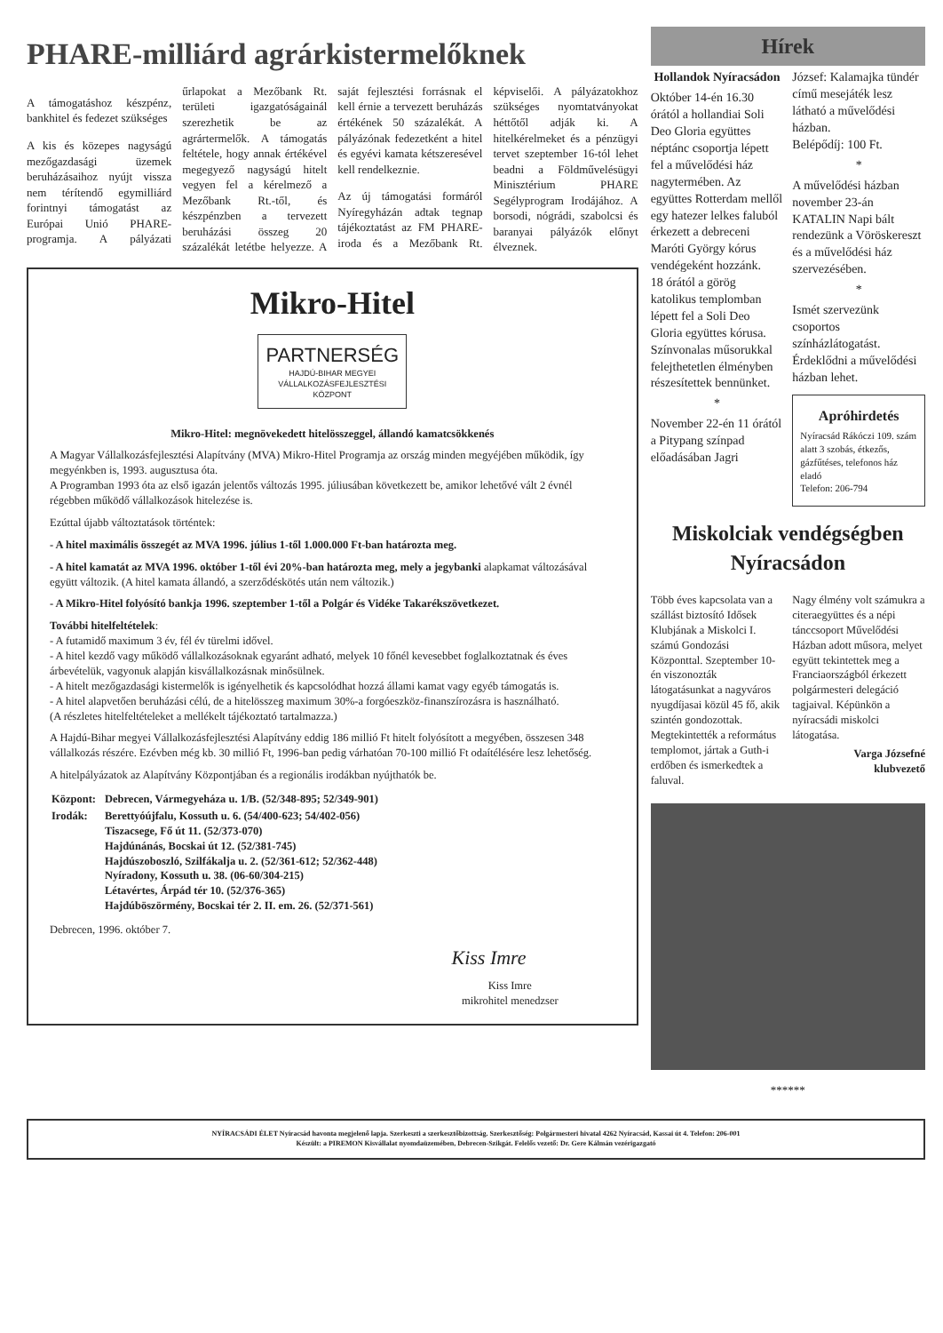PHARE-milliárd agrárkistermelőknek
A támogatáshoz készpénz, bankhitel és fedezet szükséges
A kis és közepes nagyságú mezőgazdasági üzemek beruházásaihoz nyújt vissza nem térítendő egymilliárd forintnyi támogatást az Európai Unió PHARE-programja. A pályázati űrlapokat a Mezőbank Rt. területi igazgatóságainál szerezhetik be az agrártermelők. A támogatás feltétele, hogy annak értékével megegyező nagyságú hitelt vegyen fel a kérelmező a Mezőbank Rt.-től, és készpénzben a tervezett beruházási összeg 20 százalékát letétbe helyezze. A saját fejlesztési forrásnak el kell érnie a tervezett beruházás értékének 50 százalékát. A pályázónak fedezetként a hitel és egyévi kamata kétszeresével kell rendelkeznie.
Az új támogatási formáról Nyíregyházán adtak tegnap tájékoztatást az FM PHARE-iroda és a Mezőbank Rt. képviselői. A pályázatokhoz szükséges nyomtatványokat héttőtől adják ki. A hitelkérelmeket és a pénzügyi tervet szeptember 16-tól lehet beadni a Földművelésügyi Minisztérium PHARE Segélyprogram Irodájához. A borsodi, nógrádi, szabolcsi és baranyai pályázók előnyt élveznek.
Mikro-Hitel
PARTNERSÉG
HAJDÚ-BIHAR MEGYEI VÁLLALKOZÁSFEJLESZTÉSI KÖZPONT
Mikro-Hitel: megnövekedett hitelösszeggel, állandó kamatcsökkenés
A Magyar Vállalkozásfejlesztési Alapítvány (MVA) Mikro-Hitel Programja az ország minden megyéjében működik, így megyénkben is, 1993. augusztusa óta.
A Programban 1993 óta az első igazán jelentős változás 1995. júliusában következett be, amikor lehetővé vált 2 évnél régebben működő vállalkozások hitelezése is.
Ezúttal újabb változtatások történtek:
- A hitel maximális összegét az MVA 1996. július 1-től 1.000.000 Ft-ban határozta meg.
- A hitel kamatát az MVA 1996. október 1-től évi 20%-ban határozta meg, mely a jegybanki alapkamat változásával együtt változik. (A hitel kamata állandó, a szerződéskötés után nem változik.)
- A Mikro-Hitel folyósító bankja 1996. szeptember 1-től a Polgár és Vidéke Takarékszövetkezet.
További hitelfeltételek:
- A futamidő maximum 3 év, fél év türelmi idővel.
- A hitel kezdő vagy működő vállalkozásoknak egyaránt adható, melyek 10 főnél kevesebbet foglalkoztatnak és éves árbevételük, vagyonuk alapján kisvállalkozásnak minősülnek.
- A hitelt mezőgazdasági kistermelők is igényelhetik és kapcsolódhat hozzá állami kamat vagy egyéb támogatás is.
- A hitel alapvetően beruházási célú, de a hitelösszeg maximum 30%-a forgóeszköz-finanszírozásra is használható.
(A részletes hitelfeltételeket a mellékelt tájékoztató tartalmazza.)
A Hajdú-Bihar megyei Vállalkozásfejlesztési Alapítvány eddig 186 millió Ft hitelt folyósított a megyében, összesen 348 vállalkozás részére. Ezévben még kb. 30 millió Ft, 1996-ban pedig várhatóan 70-100 millió Ft odaítélésére lesz lehetőség.
A hitelpályázatok az Alapítvány Központjában és a regionális irodákban nyújthatók be.
| Központ: | Debrecen, Vármegyeháza u. 1/B. (52/348-895; 52/349-901) |
| Irodák: | Berettyóújfalu, Kossuth u. 6. (54/400-623; 54/402-056) Tiszacsege, Fő út 11. (52/373-070) Hajdúnánás, Bocskai út 12. (52/381-745) Hajdúszoboszló, Szilfákalja u. 2. (52/361-612; 52/362-448) Nyíradony, Kossuth u. 38. (06-60/304-215) Létavértes, Árpád tér 10. (52/376-365) Hajdúböszörmény, Bocskai tér 2. II. em. 26. (52/371-561) |
Debrecen, 1996. október 7.
Kiss Imre
Kiss Imre
mikrohitel menedzser
Hírek
Hollandok Nyíracsádon
Október 14-én 16.30 órától a hollandiai Soli Deo Gloria együttes néptánc csoportja lépett fel a művelődési ház nagytermében. Az együttes Rotterdam mellől egy hatezer lelkes faluból érkezett a debreceni Maróti György kórus vendégeként hozzánk.
18 órától a görög katolikus templomban lépett fel a Soli Deo Gloria együttes kórusa.
Színvonalas műsorukkal felejthetetlen élményben részesítettek bennünket.
*
November 22-én 11 órától a Pitypang színpad előadásában Jagri
József: Kalamajka tündér című mesejáték lesz látható a művelődési házban.
Belépődíj: 100 Ft.
*
A művelődési házban november 23-án KATALIN Napi bált rendezünk a Vöröskereszt és a művelődési ház szervezésében.
*
Ismét szervezünk csoportos színházlátogatást. Érdeklődni a művelődési házban lehet.
Apróhirdetés
Nyíracsád Rákóczi 109. szám alatt 3 szobás, étkezős, gázfűtéses, telefonos ház eladó
Telefon: 206-794
Miskolciak vendégségben Nyíracsádon
Több éves kapcsolata van a szállást biztosító Idősek Klubjának a Miskolci I. számú Gondozási Központtal. Szeptember 10-én viszonozták látogatásunkat a nagyváros nyugdíjasai közül 45 fő, akik szintén gondozottak. Megtekintették a református templomot, jártak a Guth-i erdőben és ismerkedtek a faluval.
Nagy élmény volt számukra a citeraegyüttes és a népi tánccsoport Művelődési Házban adott műsora, melyet együtt tekintettek meg a Franciaországból érkezett polgármesteri delegáció tagjaival. Képünkön a nyíracsádi miskolci látogatása.
Varga Józsefné
klubvezető
******
NYÍRACSÁDI ÉLET Nyíracsád havonta megjelenő lapja. Szerkeszti a szerkesztőbizottság. Szerkesztőség: Polgármesteri hivatal 4262 Nyíracsád, Kassai út 4. Telefon: 206-001
Készült: a PIREMON Kisvállalat nyomdaüzemében, Debrecen-Szikgát. Felelős vezető: Dr. Gere Kálmán vezérigazgató